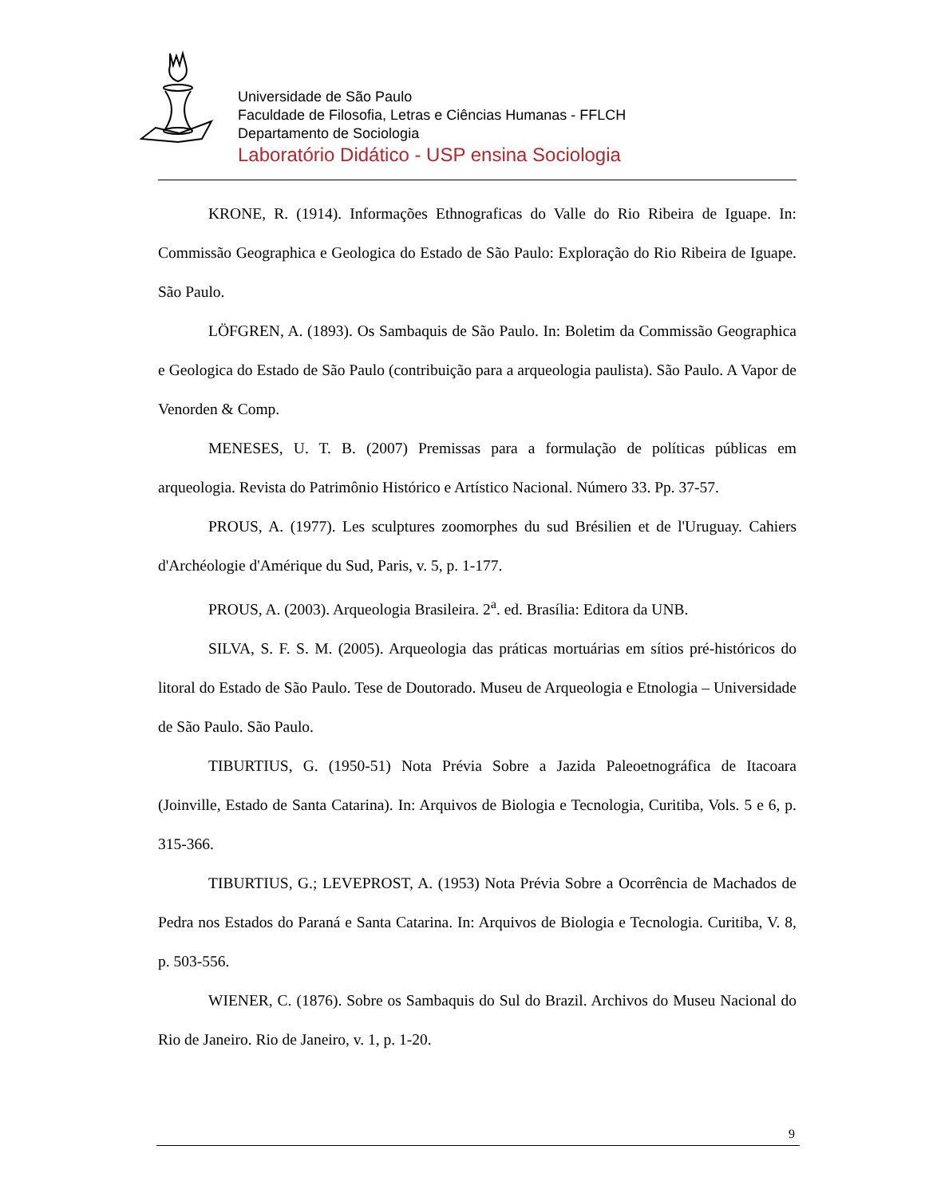Universidade de São Paulo
Faculdade de Filosofia, Letras e Ciências Humanas - FFLCH
Departamento de Sociologia
Laboratório Didático - USP ensina Sociologia
KRONE, R. (1914). Informações Ethnograficas do Valle do Rio Ribeira de Iguape. In: Commissão Geographica e Geologica do Estado de São Paulo: Exploração do Rio Ribeira de Iguape. São Paulo.
LÖFGREN, A. (1893). Os Sambaquis de São Paulo. In: Boletim da Commissão Geographica e Geologica do Estado de São Paulo (contribuição para a arqueologia paulista). São Paulo. A Vapor de Venorden & Comp.
MENESES, U. T. B. (2007) Premissas para a formulação de políticas públicas em arqueologia. Revista do Patrimônio Histórico e Artístico Nacional. Número 33. Pp. 37-57.
PROUS, A. (1977). Les sculptures zoomorphes du sud Brésilien et de l'Uruguay. Cahiers d'Archéologie d'Amérique du Sud, Paris, v. 5, p. 1-177.
PROUS, A. (2003). Arqueologia Brasileira. 2<sup>a</sup>. ed. Brasília: Editora da UNB.
SILVA, S. F. S. M. (2005). Arqueologia das práticas mortuárias em sítios pré-históricos do litoral do Estado de São Paulo. Tese de Doutorado. Museu de Arqueologia e Etnologia – Universidade de São Paulo. São Paulo.
TIBURTIUS, G. (1950-51) Nota Prévia Sobre a Jazida Paleoetnográfica de Itacoara (Joinville, Estado de Santa Catarina). In: Arquivos de Biologia e Tecnologia, Curitiba, Vols. 5 e 6, p. 315-366.
TIBURTIUS, G.; LEVEPROST, A. (1953) Nota Prévia Sobre a Ocorrência de Machados de Pedra nos Estados do Paraná e Santa Catarina. In: Arquivos de Biologia e Tecnologia. Curitiba, V. 8, p. 503-556.
WIENER, C. (1876). Sobre os Sambaquis do Sul do Brazil. Archivos do Museu Nacional do Rio de Janeiro. Rio de Janeiro, v. 1, p. 1-20.
9